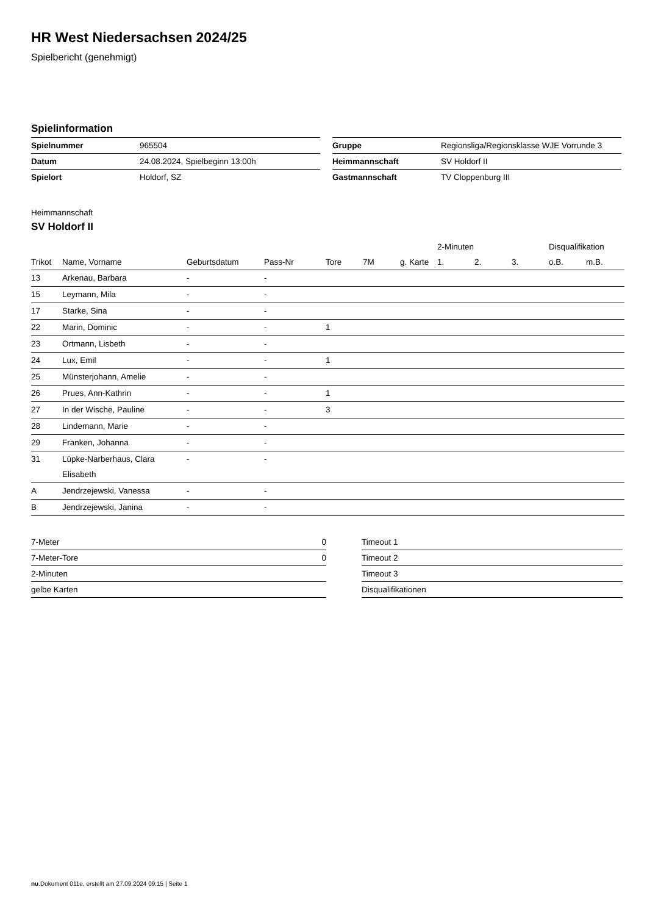HR West Niedersachsen 2024/25
Spielbericht (genehmigt)
Spielinformation
| Spielnummer | 965504 |
| Datum | 24.08.2024, Spielbeginn 13:00h |
| Spielort | Holdorf, SZ |
| Gruppe | Regionsliga/Regionsklasse WJE Vorrunde 3 |
| Heimmannschaft | SV Holdorf II |
| Gastmannschaft | TV Cloppenburg III |
Heimmannschaft
SV Holdorf II
| | | | | | | | 2-Minuten | | | Disqualifikation | |
| --- | --- | --- | --- | --- | --- | --- | --- | --- | --- | --- | --- |
| Trikot | Name, Vorname | Geburtsdatum | Pass-Nr | Tore | 7M | g. Karte | 1. | 2. | 3. | o.B. | m.B. |
| 13 | Arkenau, Barbara | - | - | | | | | | | | |
| 15 | Leymann, Mila | - | - | | | | | | | | |
| 17 | Starke, Sina | - | - | | | | | | | | |
| 22 | Marin, Dominic | - | - | 1 | | | | | | | |
| 23 | Ortmann, Lisbeth | - | - | | | | | | | | |
| 24 | Lux, Emil | - | - | 1 | | | | | | | |
| 25 | Münsterjohann, Amelie | - | - | | | | | | | | |
| 26 | Prues, Ann-Kathrin | - | - | 1 | | | | | | | |
| 27 | In der Wische, Pauline | - | - | 3 | | | | | | | |
| 28 | Lindemann, Marie | - | - | | | | | | | | |
| 29 | Franken, Johanna | - | - | | | | | | | | |
| 31 | Lüpke-Narberhaus, Clara Elisabeth | - | - | | | | | | | | |
| A | Jendrzejewski, Vanessa | - | - | | | | | | | | |
| B | Jendrzejewski, Janina | - | - | | | | | | | | |
| 7-Meter | 0 |
| 7-Meter-Tore | 0 |
| 2-Minuten | |
| gelbe Karten | |
| Timeout 1 |
| Timeout 2 |
| Timeout 3 |
| Disqualifikationen |
nu.Dokument 011e, erstellt am 27.09.2024 09:15 | Seite 1